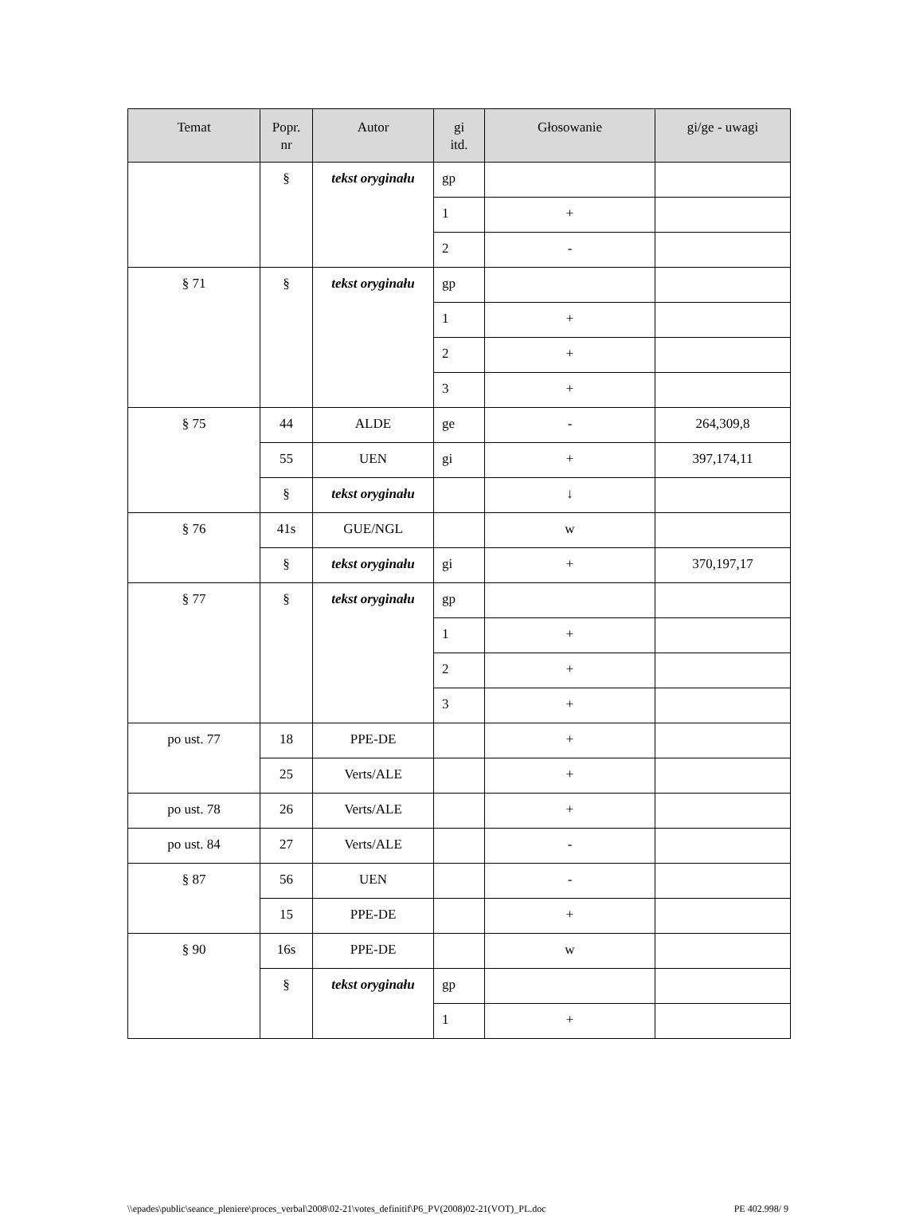| Temat | Popr. nr | Autor | gi itd. | Głosowanie | gi/ge - uwagi |
| --- | --- | --- | --- | --- | --- |
| | § | tekst oryginału | gp | | |
| | | | 1 | + | |
| | | | 2 | - | |
| § 71 | § | tekst oryginału | gp | | |
| | | | 1 | + | |
| | | | 2 | + | |
| | | | 3 | + | |
| § 75 | 44 | ALDE | ge | - | 264,309,8 |
| | 55 | UEN | gi | + | 397,174,11 |
| | § | tekst oryginału | | ↓ | |
| § 76 | 41s | GUE/NGL | | w | |
| | § | tekst oryginału | gi | + | 370,197,17 |
| § 77 | § | tekst oryginału | gp | | |
| | | | 1 | + | |
| | | | 2 | + | |
| | | | 3 | + | |
| po ust. 77 | 18 | PPE-DE | | + | |
| | 25 | Verts/ALE | | + | |
| po ust. 78 | 26 | Verts/ALE | | + | |
| po ust. 84 | 27 | Verts/ALE | | - | |
| § 87 | 56 | UEN | | - | |
| | 15 | PPE-DE | | + | |
| § 90 | 16s | PPE-DE | | w | |
| | § | tekst oryginału | gp | | |
| | | | 1 | + | |
\\epades\public\seance_pleniere\proces_verbal\2008\02-21\votes_definitif\P6_PV(2008)02-21(VOT)_PL.doc PE 402.998/ 9